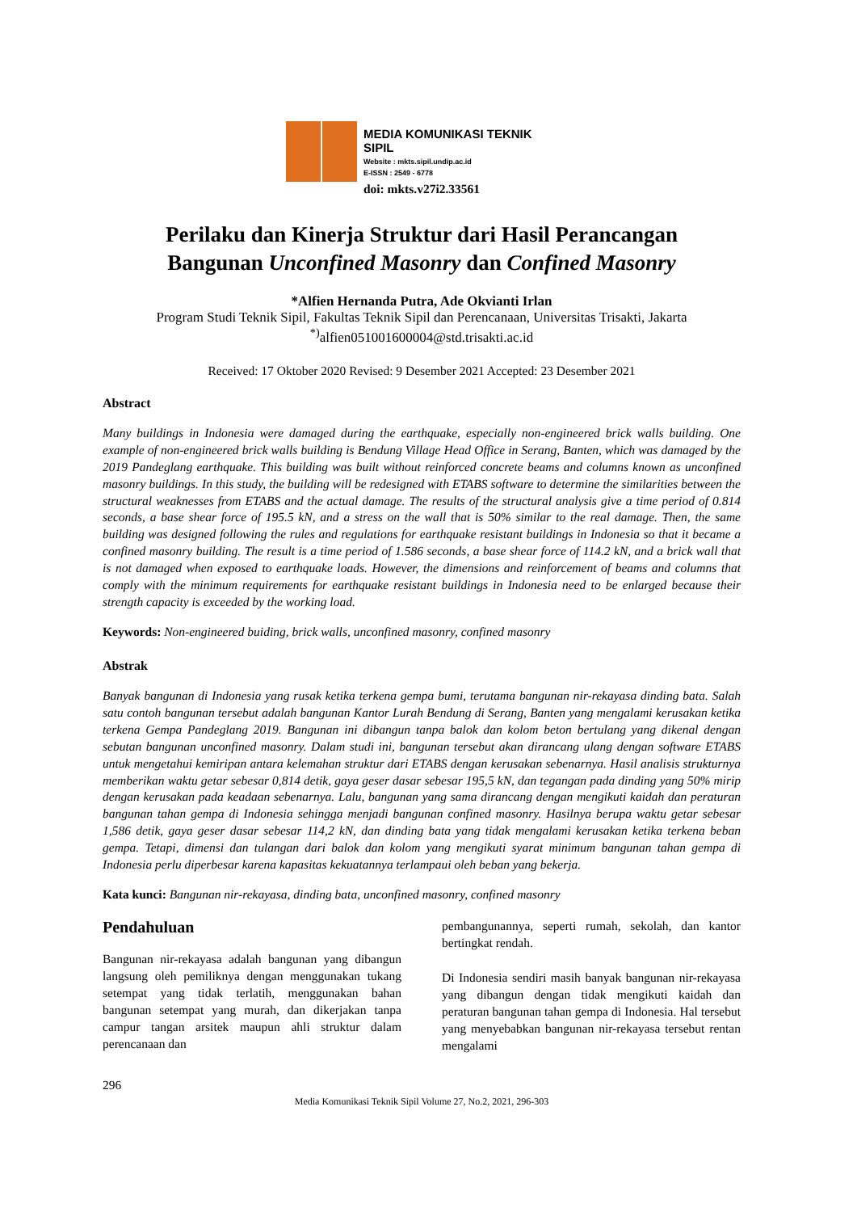MEDIA KOMUNIKASI TEKNIK SIPIL
Website : mkts.sipil.undip.ac.id
E-ISSN : 2549 - 6778
doi: mkts.v27i2.33561
Perilaku dan Kinerja Struktur dari Hasil Perancangan
Bangunan Unconfined Masonry dan Confined Masonry
*Alfien Hernanda Putra, Ade Okvianti Irlan
Program Studi Teknik Sipil, Fakultas Teknik Sipil dan Perencanaan, Universitas Trisakti, Jakarta
<sup>*)</sup> alfien051001600004@std.trisakti.ac.id
Received: 17 Oktober 2020 Revised: 9 Desember 2021 Accepted: 23 Desember 2021
Abstract
Many buildings in Indonesia were damaged during the earthquake, especially non-engineered brick walls building. One example of non-engineered brick walls building is Bendung Village Head Office in Serang, Banten, which was damaged by the 2019 Pandeglang earthquake. This building was built without reinforced concrete beams and columns known as unconfined masonry buildings. In this study, the building will be redesigned with ETABS software to determine the similarities between the structural weaknesses from ETABS and the actual damage. The results of the structural analysis give a time period of 0.814 seconds, a base shear force of 195.5 kN, and a stress on the wall that is 50% similar to the real damage. Then, the same building was designed following the rules and regulations for earthquake resistant buildings in Indonesia so that it became a confined masonry building. The result is a time period of 1.586 seconds, a base shear force of 114.2 kN, and a brick wall that is not damaged when exposed to earthquake loads. However, the dimensions and reinforcement of beams and columns that comply with the minimum requirements for earthquake resistant buildings in Indonesia need to be enlarged because their strength capacity is exceeded by the working load.
Keywords: Non-engineered buiding, brick walls, unconfined masonry, confined masonry
Abstrak
Banyak bangunan di Indonesia yang rusak ketika terkena gempa bumi, terutama bangunan nir-rekayasa dinding bata. Salah satu contoh bangunan tersebut adalah bangunan Kantor Lurah Bendung di Serang, Banten yang mengalami kerusakan ketika terkena Gempa Pandeglang 2019. Bangunan ini dibangun tanpa balok dan kolom beton bertulang yang dikenal dengan sebutan bangunan unconfined masonry. Dalam studi ini, bangunan tersebut akan dirancang ulang dengan software ETABS untuk mengetahui kemiripan antara kelemahan struktur dari ETABS dengan kerusakan sebenarnya. Hasil analisis strukturnya memberikan waktu getar sebesar 0,814 detik, gaya geser dasar sebesar 195,5 kN, dan tegangan pada dinding yang 50% mirip dengan kerusakan pada keadaan sebenarnya. Lalu, bangunan yang sama dirancang dengan mengikuti kaidah dan peraturan bangunan tahan gempa di Indonesia sehingga menjadi bangunan confined masonry. Hasilnya berupa waktu getar sebesar 1,586 detik, gaya geser dasar sebesar 114,2 kN, dan dinding bata yang tidak mengalami kerusakan ketika terkena beban gempa. Tetapi, dimensi dan tulangan dari balok dan kolom yang mengikuti syarat minimum bangunan tahan gempa di Indonesia perlu diperbesar karena kapasitas kekuatannya terlampaui oleh beban yang bekerja.
Kata kunci: Bangunan nir-rekayasa, dinding bata, unconfined masonry, confined masonry
Pendahuluan
Bangunan nir-rekayasa adalah bangunan yang dibangun langsung oleh pemiliknya dengan menggunakan tukang setempat yang tidak terlatih, menggunakan bahan bangunan setempat yang murah, dan dikerjakan tanpa campur tangan arsitek maupun ahli struktur dalam perencanaan dan
pembangunannya, seperti rumah, sekolah, dan kantor bertingkat rendah.
Di Indonesia sendiri masih banyak bangunan nir-rekayasa yang dibangun dengan tidak mengikuti kaidah dan peraturan bangunan tahan gempa di Indonesia. Hal tersebut yang menyebabkan bangunan nir-rekayasa tersebut rentan mengalami
296
Media Komunikasi Teknik Sipil Volume 27, No.2, 2021, 296-303